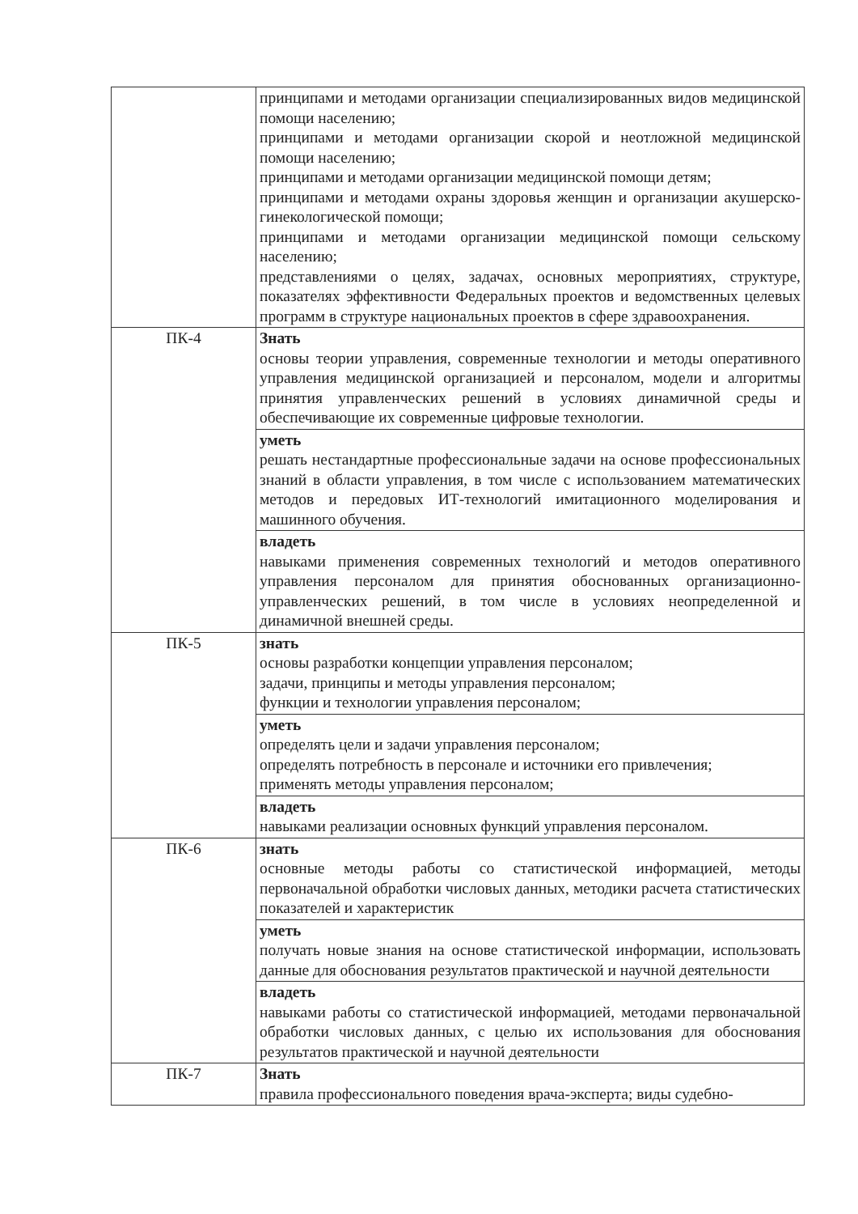| | принципами и методами организации специализированных видов медицинской помощи населению; принципами и методами организации скорой и неотложной медицинской помощи населению; принципами и методами организации медицинской помощи детям; принципами и методами охраны здоровья женщин и организации акушерско-гинекологической помощи; принципами и методами организации медицинской помощи сельскому населению; представлениями о целях, задачах, основных мероприятиях, структуре, показателях эффективности Федеральных проектов и ведомственных целевых программ в структуре национальных проектов в сфере здравоохранения. |
| ПК-4 | Знать основы теории управления, современные технологии и методы оперативного управления медицинской организацией и персоналом, модели и алгоритмы принятия управленческих решений в условиях динамичной среды и обеспечивающие их современные цифровые технологии. |
| | уметь решать нестандартные профессиональные задачи на основе профессиональных знаний в области управления, в том числе с использованием математических методов и передовых ИТ-технологий имитационного моделирования и машинного обучения. |
| | владеть навыками применения современных технологий и методов оперативного управления персоналом для принятия обоснованных организационно-управленческих решений, в том числе в условиях неопределенной и динамичной внешней среды. |
| ПК-5 | знать основы разработки концепции управления персоналом; задачи, принципы и методы управления персоналом; функции и технологии управления персоналом; |
| | уметь определять цели и задачи управления персоналом; определять потребность в персонале и источники его привлечения; применять методы управления персоналом; |
| | владеть навыками реализации основных функций управления персоналом. |
| ПК-6 | знать основные методы работы со статистической информацией, методы первоначальной обработки числовых данных, методики расчета статистических показателей и характеристик |
| | уметь получать новые знания на основе статистической информации, использовать данные для обоснования результатов практической и научной деятельности |
| | владеть навыками работы со статистической информацией, методами первоначальной обработки числовых данных, с целью их использования для обоснования результатов практической и научной деятельности |
| ПК-7 | Знать правила профессионального поведения врача-эксперта; виды судебно- |